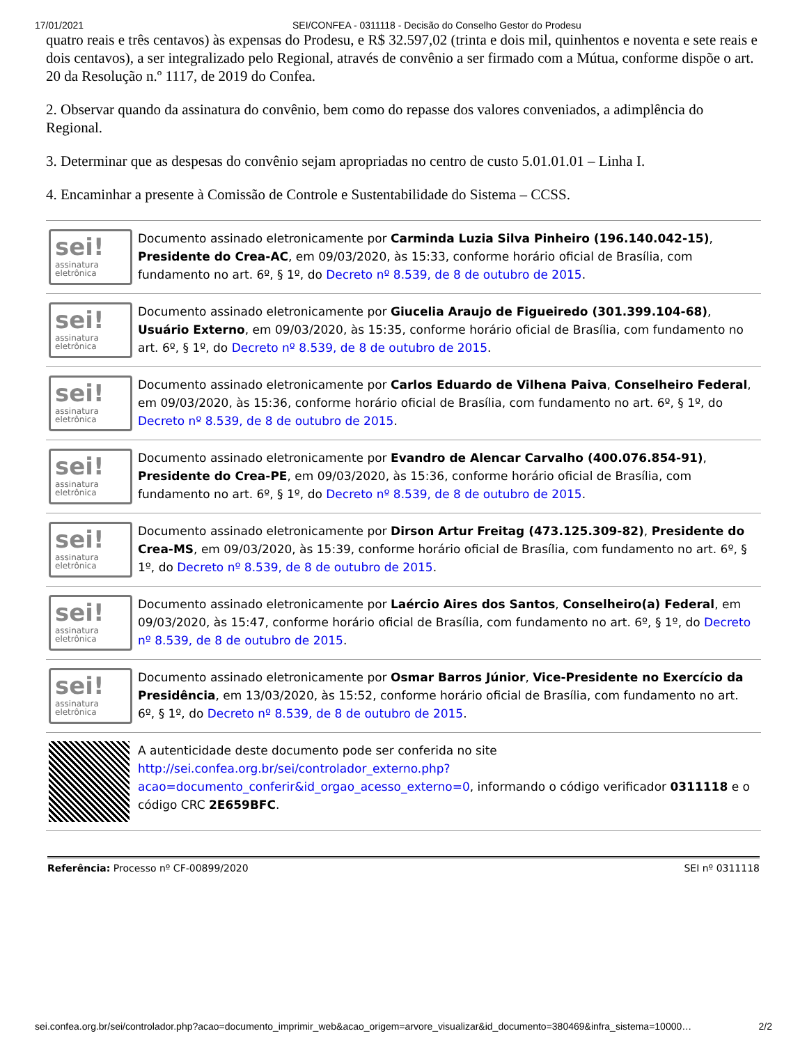17/01/2021 SEI/CONFEA - 0311118 - Decisão do Conselho Gestor do Prodesu
quatro reais e três centavos) às expensas do Prodesu, e R$ 32.597,02 (trinta e dois mil, quinhentos e noventa e sete reais e dois centavos), a ser integralizado pelo Regional, através de convênio a ser firmado com a Mútua, conforme dispõe o art. 20 da Resolução n.º 1117, de 2019 do Confea.
2. Observar quando da assinatura do convênio, bem como do repasse dos valores conveniados, a adimplência do Regional.
3. Determinar que as despesas do convênio sejam apropriadas no centro de custo 5.01.01.01 – Linha I.
4. Encaminhar a presente à Comissão de Controle e Sustentabilidade do Sistema – CCSS.
| sei! assinatura eletrônica | Documento assinado eletronicamente por Carminda Luzia Silva Pinheiro (196.140.042-15) , Presidente do Crea-AC , em 09/03/2020, às 15:33, conforme horário oficial de Brasília, com fundamento no art. 6º, § 1º, do Decreto nº 8.539, de 8 de outubro de 2015 . |
| sei! assinatura eletrônica | Documento assinado eletronicamente por Giucelia Araujo de Figueiredo (301.399.104-68) , Usuário Externo , em 09/03/2020, às 15:35, conforme horário oficial de Brasília, com fundamento no art. 6º, § 1º, do Decreto nº 8.539, de 8 de outubro de 2015 . |
| sei! assinatura eletrônica | Documento assinado eletronicamente por Carlos Eduardo de Vilhena Paiva , Conselheiro Federal , em 09/03/2020, às 15:36, conforme horário oficial de Brasília, com fundamento no art. 6º, § 1º, do Decreto nº 8.539, de 8 de outubro de 2015 . |
| sei! assinatura eletrônica | Documento assinado eletronicamente por Evandro de Alencar Carvalho (400.076.854-91) , Presidente do Crea-PE , em 09/03/2020, às 15:36, conforme horário oficial de Brasília, com fundamento no art. 6º, § 1º, do Decreto nº 8.539, de 8 de outubro de 2015 . |
| sei! assinatura eletrônica | Documento assinado eletronicamente por Dirson Artur Freitag (473.125.309-82) , Presidente do Crea-MS , em 09/03/2020, às 15:39, conforme horário oficial de Brasília, com fundamento no art. 6º, § 1º, do Decreto nº 8.539, de 8 de outubro de 2015 . |
| sei! assinatura eletrônica | Documento assinado eletronicamente por Laércio Aires dos Santos , Conselheiro(a) Federal , em 09/03/2020, às 15:47, conforme horário oficial de Brasília, com fundamento no art. 6º, § 1º, do Decreto nº 8.539, de 8 de outubro de 2015 . |
| sei! assinatura eletrônica | Documento assinado eletronicamente por Osmar Barros Júnior , Vice-Presidente no Exercício da Presidência , em 13/03/2020, às 15:52, conforme horário oficial de Brasília, com fundamento no art. 6º, § 1º, do Decreto nº 8.539, de 8 de outubro de 2015 . |
| | A autenticidade deste documento pode ser conferida no site http://sei.confea.org.br/sei/controlador_externo.php?acao=documento_conferir&id_orgao_acesso_externo=0 , informando o código verificador 0311118 e o código CRC 2E659BFC . |
Referência: Processo nº CF-00899/2020 SEI nº 0311118
sei.confea.org.br/sei/controlador.php?acao=documento_imprimir_web&acao_origem=arvore_visualizar&id_documento=380469&infra_sistema=10000… 2/2